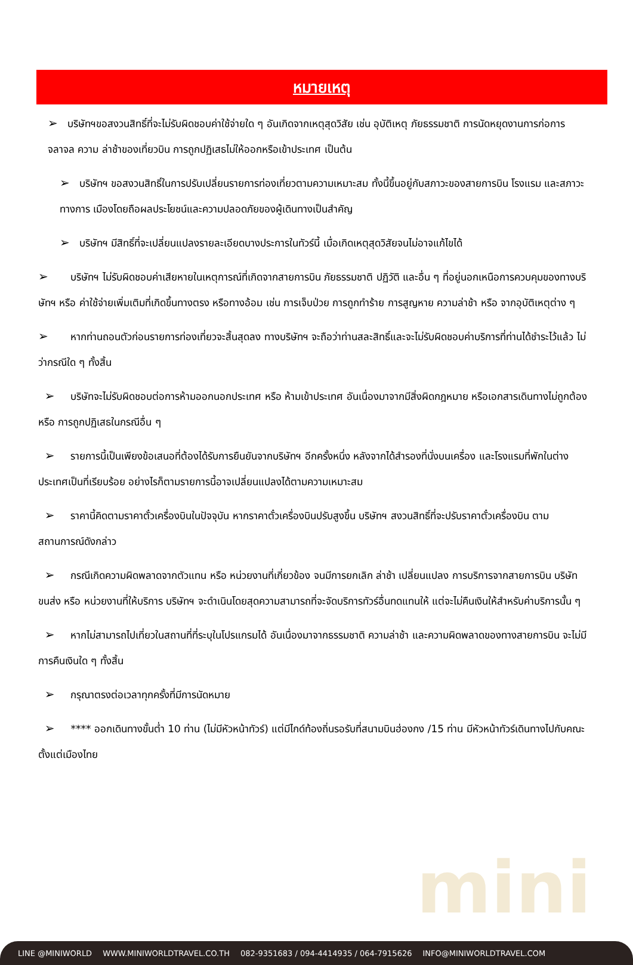mini
หมายเหตุ
➢ บริษัทฯขอสงวนสิทธิ์ที่จะไม่รับผิดชอบค่าใช้จ่ายใด ๆ อันเกิดจากเหตุสุดวิสัย เช่น อุบัติเหตุ ภัยธรรมชาติ การนัดหยุดงานการก่อการจลาจล ความ ล่าช้าของเที่ยวบิน การถูกปฏิเสธไม่ให้ออกหรือเข้าประเทศ เป็นต้น
➢ บริษัทฯ ขอสงวนสิทธิ์ในการปรับเปลี่ยนรายการท่องเที่ยวตามความเหมาะสม ทั้งนี้ขึ้นอยู่กับสภาวะของสายการบิน โรงแรม และสภาวะทางการ เมืองโดยถือผลประโยชน์และความปลอดภัยของผู้เดินทางเป็นสำคัญ
➢ บริษัทฯ มีสิทธิ์ที่จะเปลี่ยนแปลงรายละเอียดบางประการในทัวร์นี้ เมื่อเกิดเหตุสุดวิสัยจนไม่อาจแก้ไขได้
➢ บริษัทฯ ไม่รับผิดชอบค่าเสียหายในเหตุการณ์ที่เกิดจากสายการบิน ภัยธรรมชาติ ปฏิวัติ และอื่น ๆ ที่อยู่นอกเหนือการควบคุมของทางบริษัทฯ หรือ ค่าใช้จ่ายเพิ่มเติมที่เกิดขึ้นทางตรง หรือทางอ้อม เช่น การเจ็บป่วย การถูกทำร้าย การสูญหาย ความล่าช้า หรือ จากอุบัติเหตุต่าง ๆ
➢ หากท่านถอนตัวก่อนรายการท่องเที่ยวจะสิ้นสุดลง ทางบริษัทฯ จะถือว่าท่านสละสิทธิ์และจะไม่รับผิดชอบค่าบริการที่ท่านได้ชำระไว้แล้ว ไม่ว่ากรณีใด ๆ ทั้งสิ้น
➢ บริษัทจะไม่รับผิดชอบต่อการห้ามออกนอกประเทศ หรือ ห้ามเข้าประเทศ อันเนื่องมาจากมีสิ่งผิดกฎหมาย หรือเอกสารเดินทางไม่ถูกต้อง หรือ การถูกปฏิเสธในกรณีอื่น ๆ
➢ รายการนี้เป็นเพียงข้อเสนอที่ต้องได้รับการยืนยันจากบริษัทฯ อีกครั้งหนึ่ง หลังจากได้สำรองที่นั่งบนเครื่อง และโรงแรมที่พักในต่างประเทศเป็นที่เรียบร้อย อย่างไรก็ตามรายการนี้อาจเปลี่ยนแปลงได้ตามความเหมาะสม
➢ ราคานี้คิดตามราคาตั๋วเครื่องบินในปัจจุบัน หากราคาตั๋วเครื่องบินปรับสูงขึ้น บริษัทฯ สงวนสิทธิ์ที่จะปรับราคาตั๋วเครื่องบิน ตามสถานการณ์ดังกล่าว
➢ กรณีเกิดความผิดพลาดจากตัวแทน หรือ หน่วยงานที่เกี่ยวข้อง จนมีการยกเลิก ล่าช้า เปลี่ยนแปลง การบริการจากสายการบิน บริษัทขนส่ง หรือ หน่วยงานที่ให้บริการ บริษัทฯ จะดำเนินโดยสุดความสามารถที่จะจัดบริการทัวร์อื่นทดแทนให้ แต่จะไม่คืนเงินให้สำหรับค่าบริการนั้น ๆ
➢ หากไม่สามารถไปเที่ยวในสถานที่ที่ระบุในโปรแกรมได้ อันเนื่องมาจากธรรมชาติ ความล่าช้า และความผิดพลาดของทางสายการบิน จะไม่มีการคืนเงินใด ๆ ทั้งสิ้น
➢ กรุณาตรงต่อเวลาทุกครั้งที่มีการนัดหมาย
➢ **** ออกเดินทางขั้นต่ำ 10 ท่าน (ไม่มีหัวหน้าทัวร์) แต่มีไกด์ท้องถิ่นรอรับที่สนามบินฮ่องกง /15 ท่าน มีหัวหน้าทัวร์เดินทางไปกับคณะตั้งแต่เมืองไทย
LINE @MINIWORLD WWW.MINIWORLDTRAVEL.CO.TH 082-9351683 / 094-4414935 / 064-7915626 INFO@MINIWORLDTRAVEL.COM